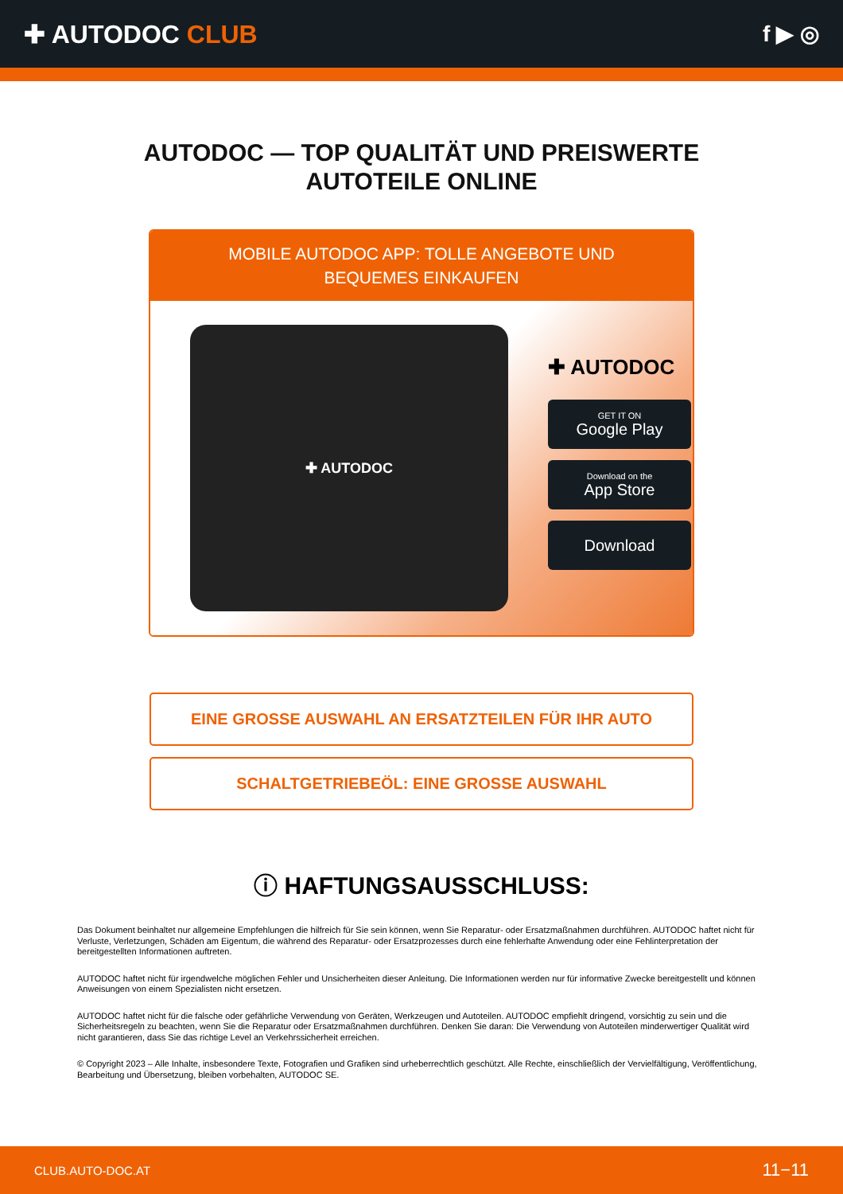✚ AUTODOC CLUB f ▶ ◎
AUTODOC — TOP QUALITÄT UND PREISWERTE
AUTOTEILE ONLINE
MOBILE AUTODOC APP: TOLLE ANGEBOTE UND BEQUEMES EINKAUFEN
✚ AUTODOC
✚ AUTODOC
GET IT ON
Google Play
Download on the
App Store
Download
EINE GROSSE AUSWAHL AN ERSATZTEILEN FÜR IHR AUTO
SCHALTGETRIEBEÖL: EINE GROSSE AUSWAHL
ⓘ HAFTUNGSAUSSCHLUSS:
Das Dokument beinhaltet nur allgemeine Empfehlungen die hilfreich für Sie sein können, wenn Sie Reparatur- oder Ersatzmaßnahmen durchführen. AUTODOC haftet nicht für Verluste, Verletzungen, Schäden am Eigentum, die während des Reparatur- oder Ersatzprozesses durch eine fehlerhafte Anwendung oder eine Fehlinterpretation der bereitgestellten Informationen auftreten.
AUTODOC haftet nicht für irgendwelche möglichen Fehler und Unsicherheiten dieser Anleitung. Die Informationen werden nur für informative Zwecke bereitgestellt und können Anweisungen von einem Spezialisten nicht ersetzen.
AUTODOC haftet nicht für die falsche oder gefährliche Verwendung von Geräten, Werkzeugen und Autoteilen. AUTODOC empfiehlt dringend, vorsichtig zu sein und die Sicherheitsregeln zu beachten, wenn Sie die Reparatur oder Ersatzmaßnahmen durchführen. Denken Sie daran: Die Verwendung von Autoteilen minderwertiger Qualität wird nicht garantieren, dass Sie das richtige Level an Verkehrssicherheit erreichen.
© Copyright 2023 – Alle Inhalte, insbesondere Texte, Fotografien und Grafiken sind urheberrechtlich geschützt. Alle Rechte, einschließlich der Vervielfältigung, Veröffentlichung, Bearbeitung und Übersetzung, bleiben vorbehalten, AUTODOC SE.
CLUB.AUTO-DOC.AT 11−11